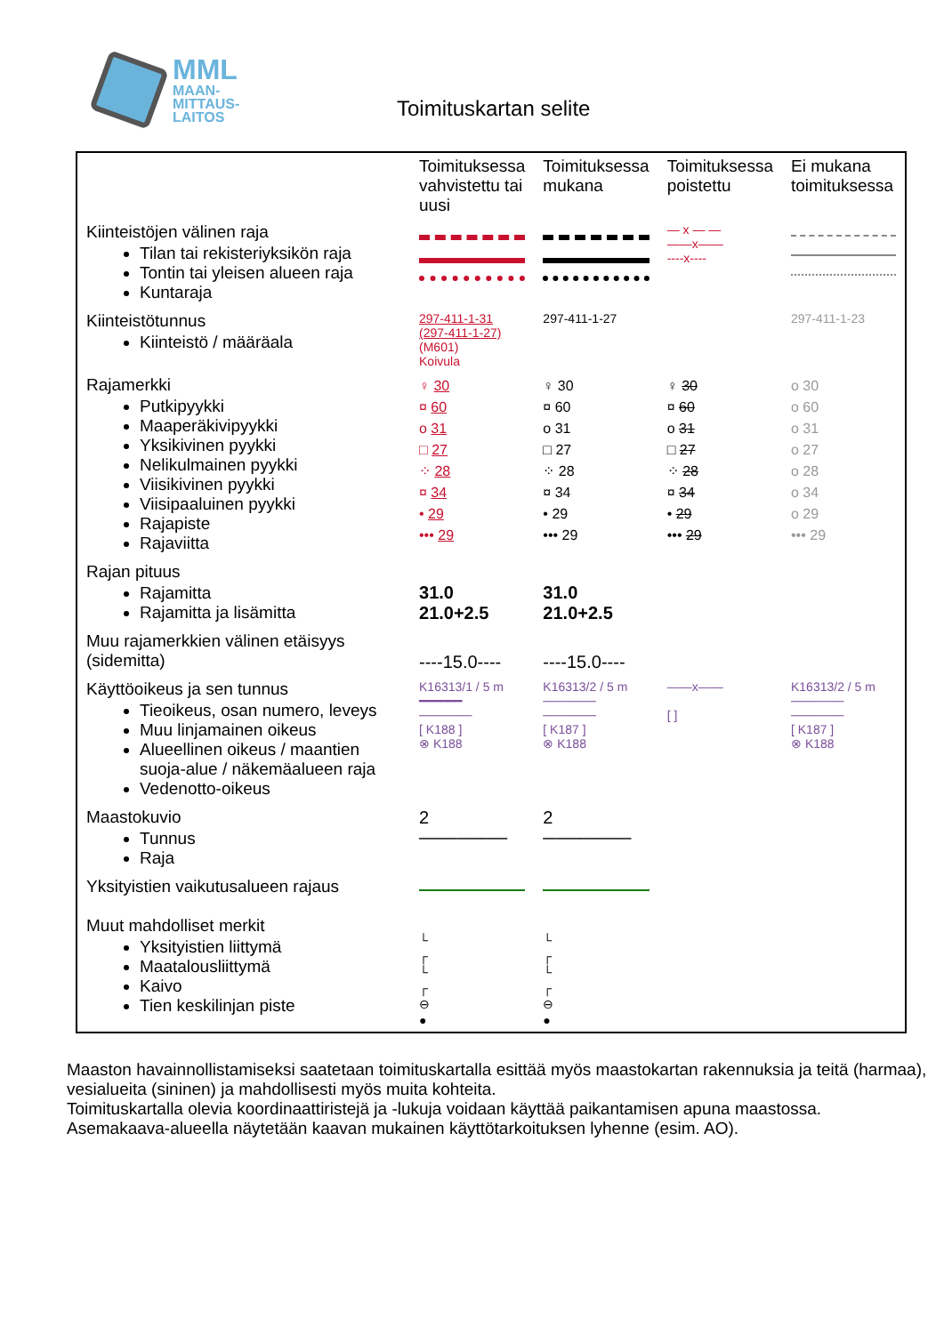MML
MAAN-
MITTAUS-
LAITOS
Toimituskartan selite
| | Toimituksessa vahvistettu tai uusi | Toimituksessa mukana | Toimituksessa poistettu | Ei mukana toimituksessa |
| --- | --- | --- | --- | --- |
| Kiinteistöjen välinen raja Tilan tai rekisteriyksikön raja Tontin tai yleisen alueen raja Kuntaraja | | | — x — — ——x—— ----x---- | |
| Kiinteistötunnus Kiinteistö / määräala | 297-411-1-31 (297-411-1-27) (M601) Koivula | 297-411-1-27 | | 297-411-1-23 |
| Rajamerkki Putkipyykki Maaperäkivipyykki Yksikivinen pyykki Nelikulmainen pyykki Viisikivinen pyykki Viisipaaluinen pyykki Rajapiste Rajaviitta | ♀ 30 ¤ 60 o 31 □ 27 ⁘ 28 ¤ 34 • 29 ••• 29 | ♀ 30 ¤ 60 o 31 □ 27 ⁘ 28 ¤ 34 • 29 ••• 29 | ♀ 30 ¤ 60 o 31 □ 27 ⁘ 28 ¤ 34 • 29 ••• 29 | o 30 o 60 o 31 o 27 o 28 o 34 o 29 ••• 29 |
| Rajan pituus Rajamitta Rajamitta ja lisämitta | 31.0 21.0+2.5 | 31.0 21.0+2.5 | | |
| Muu rajamerkkien välinen etäisyys (sidemitta) | ----15.0---- | ----15.0---- | | |
| Käyttöoikeus ja sen tunnus Tieoikeus, osan numero, leveys Muu linjamainen oikeus Alueellinen oikeus / maantien suoja-alue / näkemäalueen raja Vedenotto-oikeus | K16313/1 / 5 m ━━━━━━ ────── [ K188 ] ⊗ K188 | K16313/2 / 5 m ────── ────── [ K187 ] ⊗ K188 | ——x—— [ ] | K16313/2 / 5 m ────── ────── [ K187 ] ⊗ K188 |
| Maastokuvio Tunnus Raja | 2 ─────── | 2 ─────── | | |
| Yksityistien vaikutusalueen rajaus | | | | |
| Muut mahdolliset merkit Yksityistien liittymä Maatalousliittymä Kaivo Tien keskilinjan piste | └ ┌ └ ┌ ⊖ ● | └ ┌ └ ┌ ⊖ ● | | |
Maaston havainnollistamiseksi saatetaan toimituskartalla esittää myös maastokartan rakennuksia ja teitä (harmaa), vesialueita (sininen) ja mahdollisesti myös muita kohteita.
Toimituskartalla olevia koordinaattiristejä ja -lukuja voidaan käyttää paikantamisen apuna maastossa.
Asemakaava-alueella näytetään kaavan mukainen käyttötarkoituksen lyhenne (esim. AO).